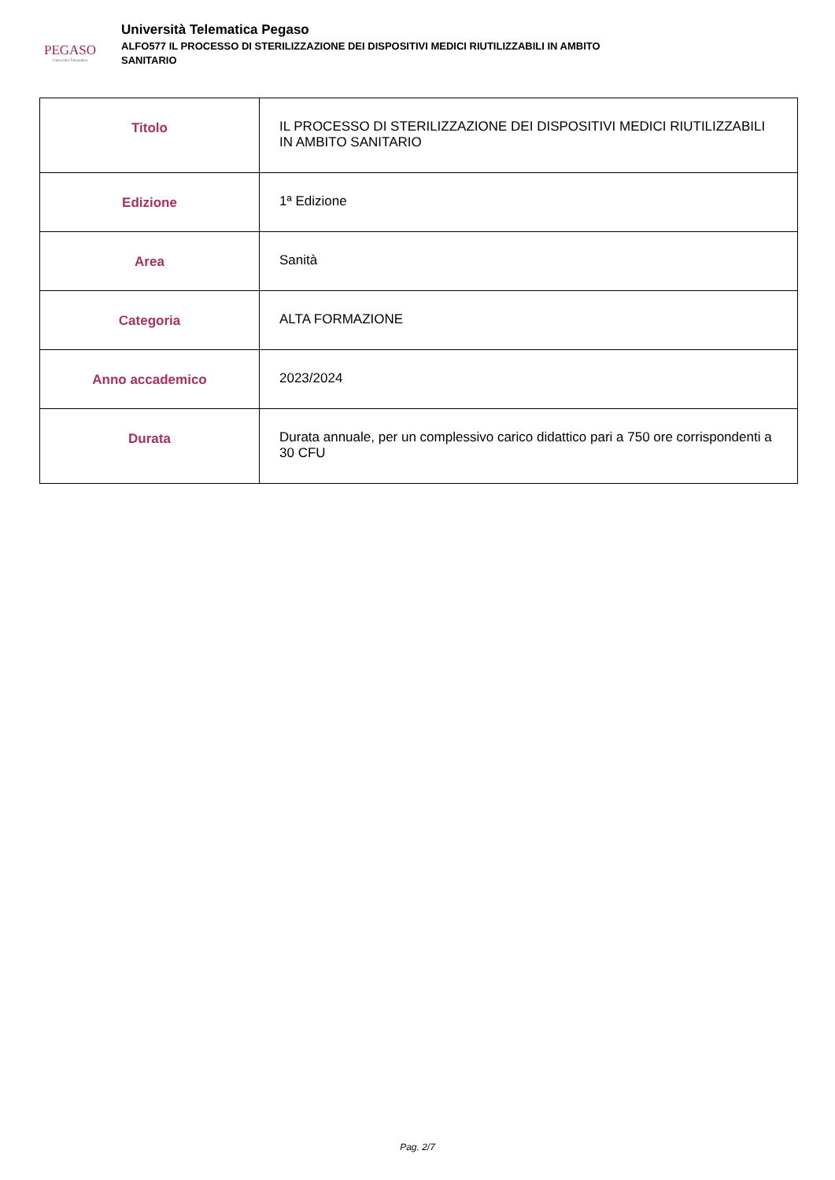PEGASO
Università Telematica
Università Telematica Pegaso
ALFO577 IL PROCESSO DI STERILIZZAZIONE DEI DISPOSITIVI MEDICI RIUTILIZZABILI IN AMBITO
SANITARIO
| Titolo | IL PROCESSO DI STERILIZZAZIONE DEI DISPOSITIVI MEDICI RIUTILIZZABILI IN AMBITO SANITARIO |
| Edizione | 1ª Edizione |
| Area | Sanità |
| Categoria | ALTA FORMAZIONE |
| Anno accademico | 2023/2024 |
| Durata | Durata annuale, per un complessivo carico didattico pari a 750 ore corrispondenti a 30 CFU |
Pag. 2/7